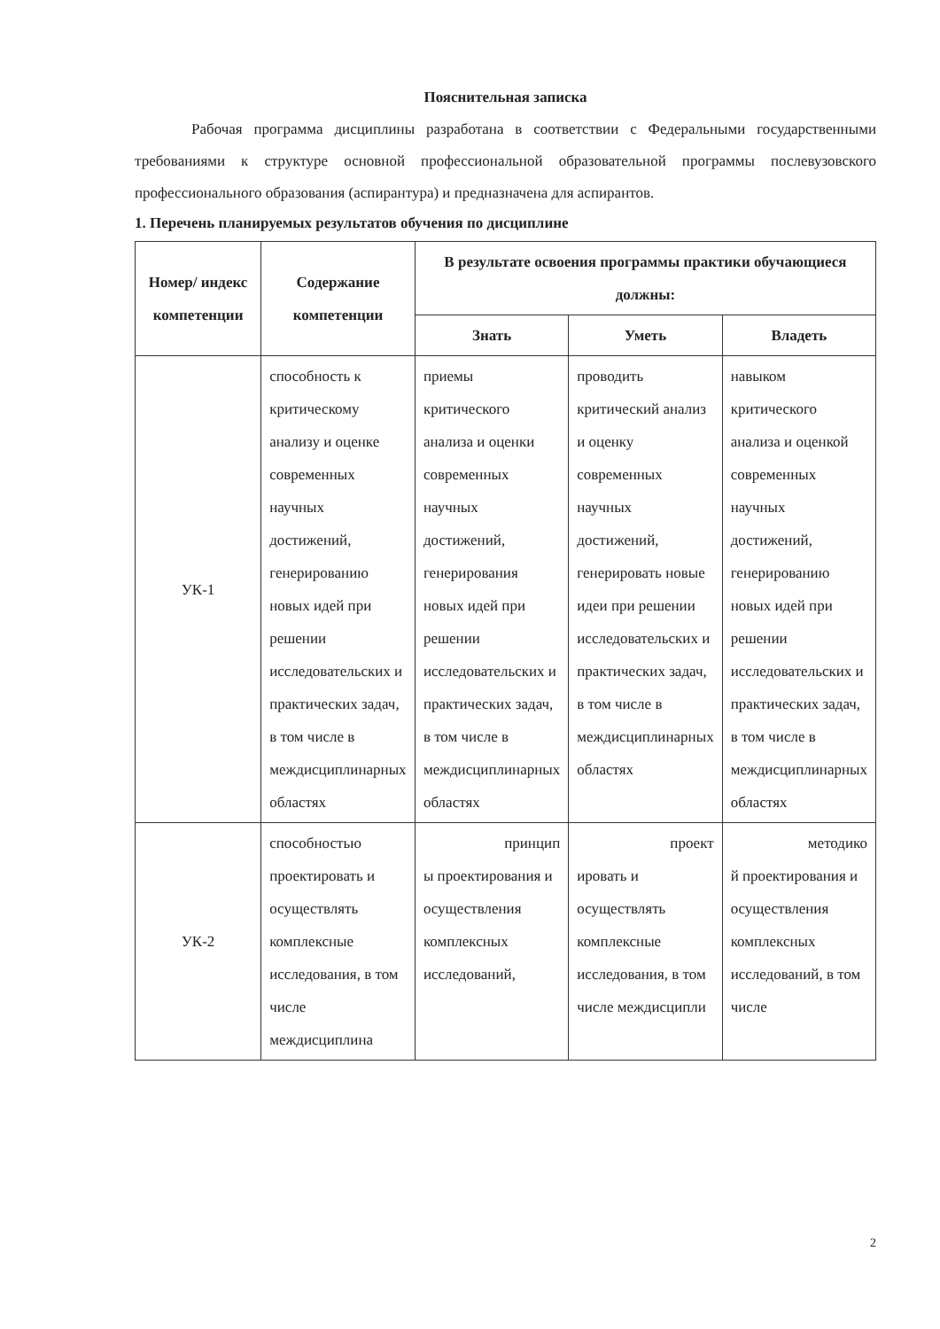Пояснительная записка
Рабочая программа дисциплины разработана в соответствии с Федеральными государственными требованиями к структуре основной профессиональной образовательной программы послевузовского профессионального образования (аспирантура) и предназначена для аспирантов.
1. Перечень планируемых результатов обучения по дисциплине
| Номер/ индекс компетенции | Содержание компетенции | В результате освоения программы практики обучающиеся должны: | | |
| --- | --- | --- | --- | --- |
| | | Знать | Уметь | Владеть |
| УК-1 | способность к критическому анализу и оценке современных научных достижений, генерированию новых идей при решении исследовательских и практических задач, в том числе в междисциплинарных областях | приемы критического анализа и оценки современных научных достижений, генерирования новых идей при решении исследовательских и практических задач, в том числе в междисциплинарных областях | проводить критический анализ и оценку современных научных достижений, генерировать новые идеи при решении исследовательских и практических задач, в том числе в междисциплинарных областях | навыком критического анализа и оценкой современных научных достижений, генерированию новых идей при решении исследовательских и практических задач, в том числе в междисциплинарных областях |
| УК-2 | способностью проектировать и осуществлять комплексные исследования, в том числе междисциплина | принцип ы проектирования и осуществления комплексных исследований, | проект ировать и осуществлять комплексные исследования, в том числе междисципли | методико й проектирования и осуществления комплексных исследований, в том числе |
2